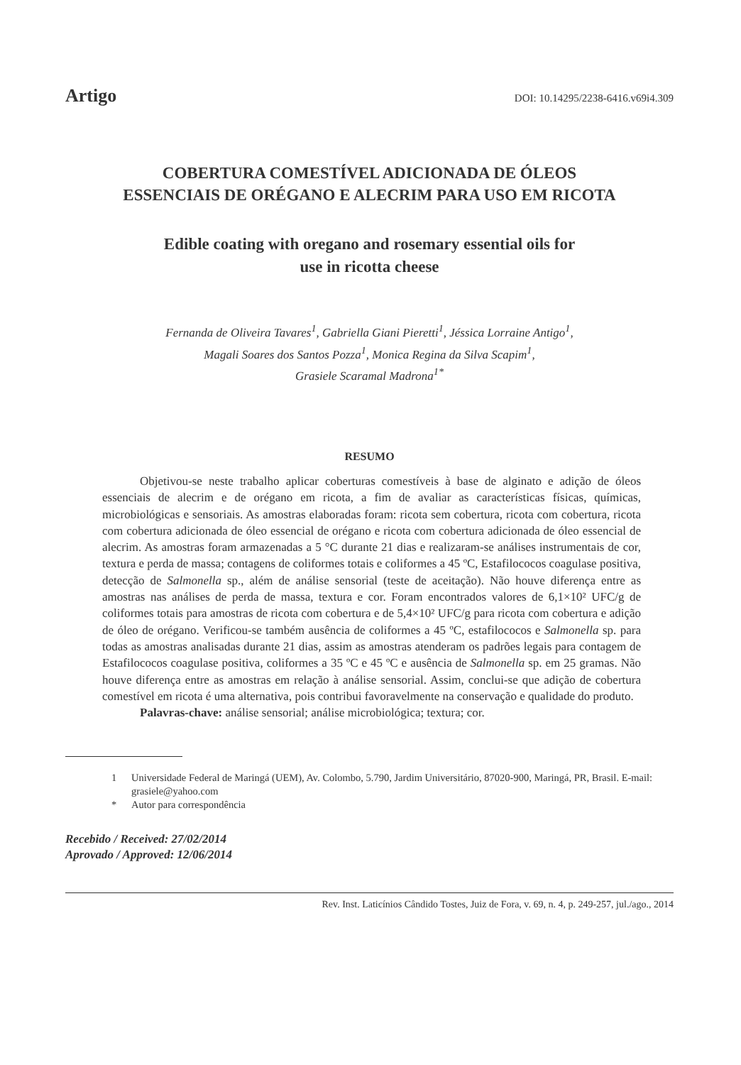Artigo DOI: 10.14295/2238-6416.v69i4.309
COBERTURA COMESTÍVEL ADICIONADA DE ÓLEOS
ESSENCIAIS DE ORÉGANO E ALECRIM PARA USO EM RICOTA
Edible coating with oregano and rosemary essential oils for
use in ricotta cheese
Fernanda de Oliveira Tavares<sup>1</sup>, Gabriella Giani Pieretti<sup>1</sup>, Jéssica Lorraine Antigo<sup>1</sup>,
Magali Soares dos Santos Pozza<sup>1</sup>, Monica Regina da Silva Scapim<sup>1</sup>,
Grasiele Scaramal Madrona<sup>1*</sup>
RESUMO
Objetivou-se neste trabalho aplicar coberturas comestíveis à base de alginato e adição de óleos essenciais de alecrim e de orégano em ricota, a fim de avaliar as características físicas, químicas, microbiológicas e sensoriais. As amostras elaboradas foram: ricota sem cobertura, ricota com cobertura, ricota com cobertura adicionada de óleo essencial de orégano e ricota com cobertura adicionada de óleo essencial de alecrim. As amostras foram armazenadas a 5 °C durante 21 dias e realizaram-se análises instrumentais de cor, textura e perda de massa; contagens de coliformes totais e coliformes a 45 ºC, Estafilococos coagulase positiva, detecção de Salmonella sp., além de análise sensorial (teste de aceitação). Não houve diferença entre as amostras nas análises de perda de massa, textura e cor. Foram encontrados valores de 6,1×10² UFC/g de coliformes totais para amostras de ricota com cobertura e de 5,4×10² UFC/g para ricota com cobertura e adição de óleo de orégano. Verificou-se também ausência de coliformes a 45 ºC, estafilococos e Salmonella sp. para todas as amostras analisadas durante 21 dias, assim as amostras atenderam os padrões legais para contagem de Estafilococos coagulase positiva, coliformes a 35 ºC e 45 ºC e ausência de Salmonella sp. em 25 gramas. Não houve diferença entre as amostras em relação à análise sensorial. Assim, conclui-se que adição de cobertura comestível em ricota é uma alternativa, pois contribui favoravelmente na conservação e qualidade do produto.
Palavras-chave: análise sensorial; análise microbiológica; textura; cor.
1 Universidade Federal de Maringá (UEM), Av. Colombo, 5.790, Jardim Universitário, 87020-900, Maringá, PR, Brasil. E-mail: grasiele@yahoo.com
* Autor para correspondência
Recebido / Received: 27/02/2014
Aprovado / Approved: 12/06/2014
Rev. Inst. Laticínios Cândido Tostes, Juiz de Fora, v. 69, n. 4, p. 249-257, jul./ago., 2014